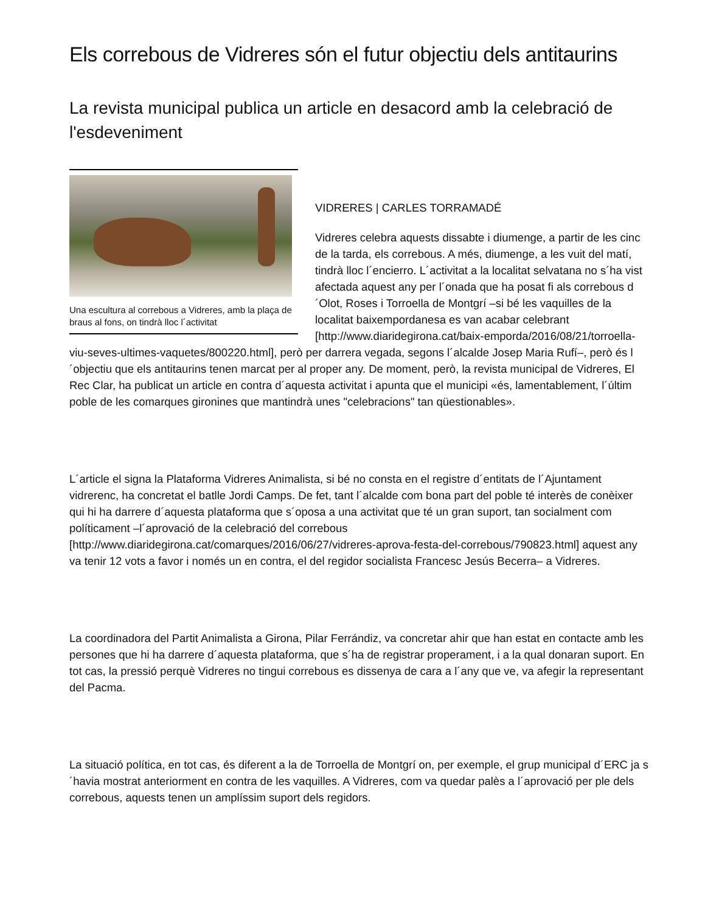Els correbous de Vidreres són el futur objectiu dels antitaurins
La revista municipal publica un article en desacord amb la celebració de l'esdeveniment
Una escultura al correbous a Vidreres, amb la plaça de braus al fons, on tindrà lloc l´activitat
VIDRERES | CARLES TORRAMADÉ
Vidreres celebra aquests dissabte i diumenge, a partir de les cinc de la tarda, els correbous. A més, diumenge, a les vuit del matí, tindrà lloc l´encierro. L´activitat a la localitat selvatana no s´ha vist afectada aquest any per l´onada que ha posat fi als correbous d´Olot, Roses i Torroella de Montgrí –si bé les vaquilles de la localitat baixempordanesa es van acabar celebrant [http://www.diaridegirona.cat/baix-emporda/2016/08/21/torroella-viu-seves-ultimes-vaquetes/800220.html], però per darrera vegada, segons l´alcalde Josep Maria Rufí–, però és l´objectiu que els antitaurins tenen marcat per al proper any. De moment, però, la revista municipal de Vidreres, El Rec Clar, ha publicat un article en contra d´aquesta activitat i apunta que el municipi «és, lamentablement, l´últim poble de les comarques gironines que mantindrà unes "celebracions" tan qüestionables».
L´article el signa la Plataforma Vidreres Animalista, si bé no consta en el registre d´entitats de l´Ajuntament vidrerenc, ha concretat el batlle Jordi Camps. De fet, tant l´alcalde com bona part del poble té interès de conèixer qui hi ha darrere d´aquesta plataforma que s´oposa a una activitat que té un gran suport, tan socialment com políticament –l´aprovació de la celebració del correbous [http://www.diaridegirona.cat/comarques/2016/06/27/vidreres-aprova-festa-del-correbous/790823.html] aquest any va tenir 12 vots a favor i només un en contra, el del regidor socialista Francesc Jesús Becerra– a Vidreres.
La coordinadora del Partit Animalista a Girona, Pilar Ferrándiz, va concretar ahir que han estat en contacte amb les persones que hi ha darrere d´aquesta plataforma, que s´ha de registrar properament, i a la qual donaran suport. En tot cas, la pressió perquè Vidreres no tingui correbous es dissenya de cara a l´any que ve, va afegir la representant del Pacma.
La situació política, en tot cas, és diferent a la de Torroella de Montgrí on, per exemple, el grup municipal d´ERC ja s´havia mostrat anteriorment en contra de les vaquilles. A Vidreres, com va quedar palès a l´aprovació per ple dels correbous, aquests tenen un amplíssim suport dels regidors.